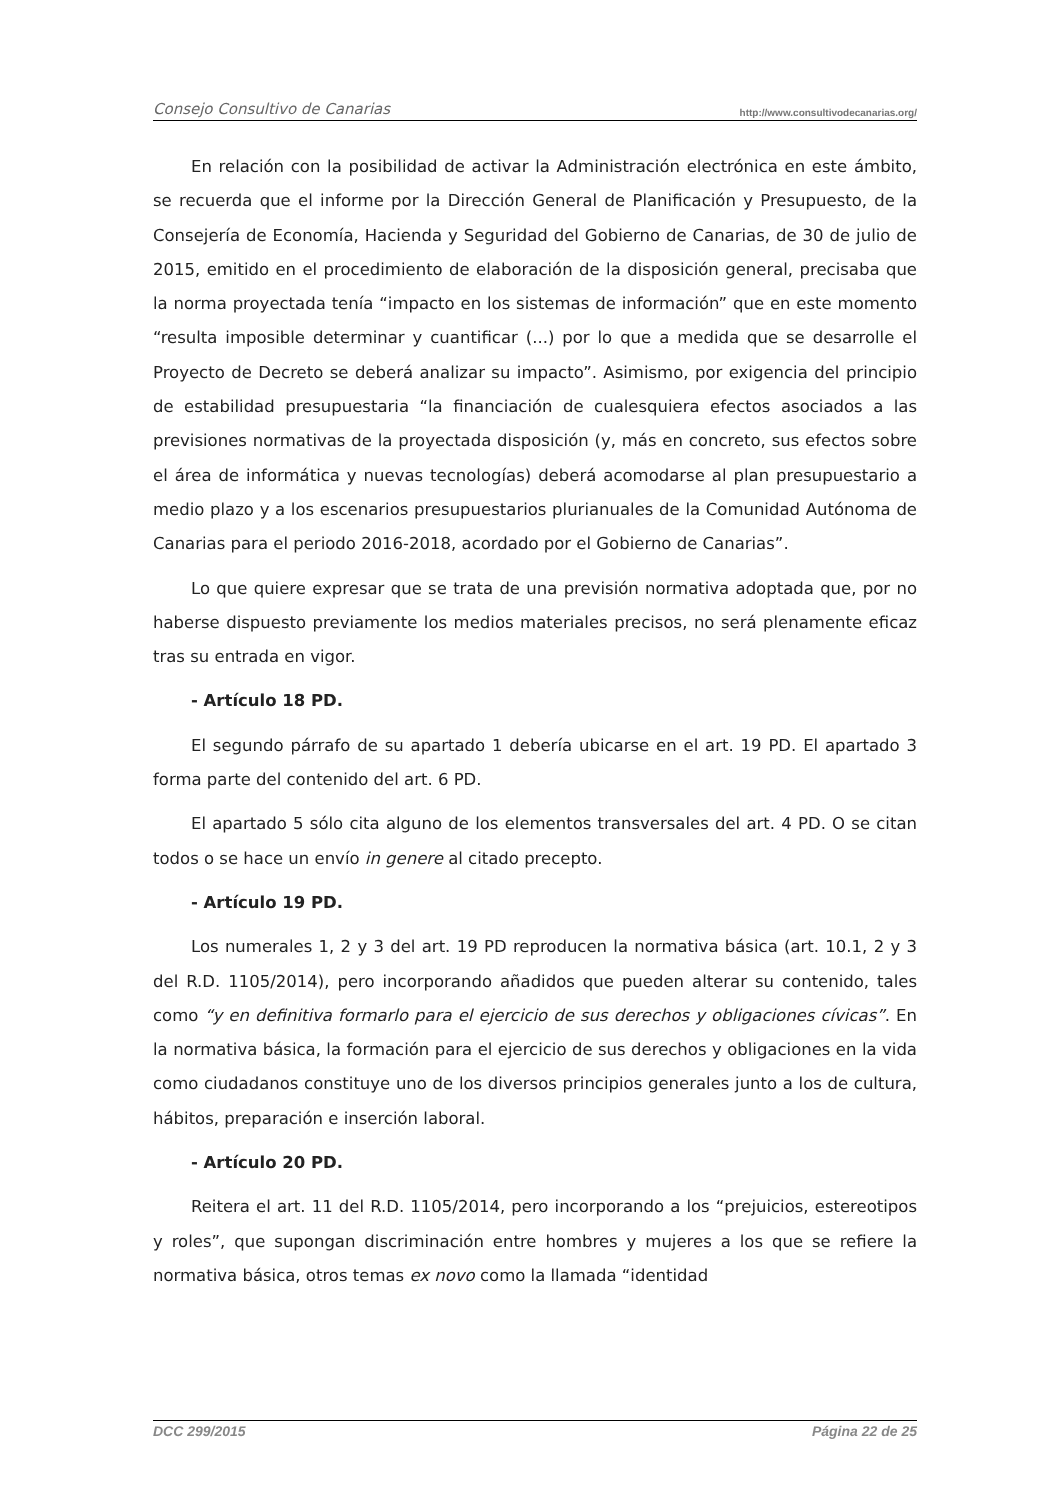Consejo Consultivo de Canarias http://www.consultivodecanarias.org/
En relación con la posibilidad de activar la Administración electrónica en este ámbito, se recuerda que el informe por la Dirección General de Planificación y Presupuesto, de la Consejería de Economía, Hacienda y Seguridad del Gobierno de Canarias, de 30 de julio de 2015, emitido en el procedimiento de elaboración de la disposición general, precisaba que la norma proyectada tenía “impacto en los sistemas de información” que en este momento “resulta imposible determinar y cuantificar (...) por lo que a medida que se desarrolle el Proyecto de Decreto se deberá analizar su impacto”. Asimismo, por exigencia del principio de estabilidad presupuestaria “la financiación de cualesquiera efectos asociados a las previsiones normativas de la proyectada disposición (y, más en concreto, sus efectos sobre el área de informática y nuevas tecnologías) deberá acomodarse al plan presupuestario a medio plazo y a los escenarios presupuestarios plurianuales de la Comunidad Autónoma de Canarias para el periodo 2016-2018, acordado por el Gobierno de Canarias”.
Lo que quiere expresar que se trata de una previsión normativa adoptada que, por no haberse dispuesto previamente los medios materiales precisos, no será plenamente eficaz tras su entrada en vigor.
- Artículo 18 PD.
El segundo párrafo de su apartado 1 debería ubicarse en el art. 19 PD. El apartado 3 forma parte del contenido del art. 6 PD.
El apartado 5 sólo cita alguno de los elementos transversales del art. 4 PD. O se citan todos o se hace un envío in genere al citado precepto.
- Artículo 19 PD.
Los numerales 1, 2 y 3 del art. 19 PD reproducen la normativa básica (art. 10.1, 2 y 3 del R.D. 1105/2014), pero incorporando añadidos que pueden alterar su contenido, tales como “y en definitiva formarlo para el ejercicio de sus derechos y obligaciones cívicas”. En la normativa básica, la formación para el ejercicio de sus derechos y obligaciones en la vida como ciudadanos constituye uno de los diversos principios generales junto a los de cultura, hábitos, preparación e inserción laboral.
- Artículo 20 PD.
Reitera el art. 11 del R.D. 1105/2014, pero incorporando a los “prejuicios, estereotipos y roles”, que supongan discriminación entre hombres y mujeres a los que se refiere la normativa básica, otros temas ex novo como la llamada “identidad
DCC 299/2015 Página 22 de 25